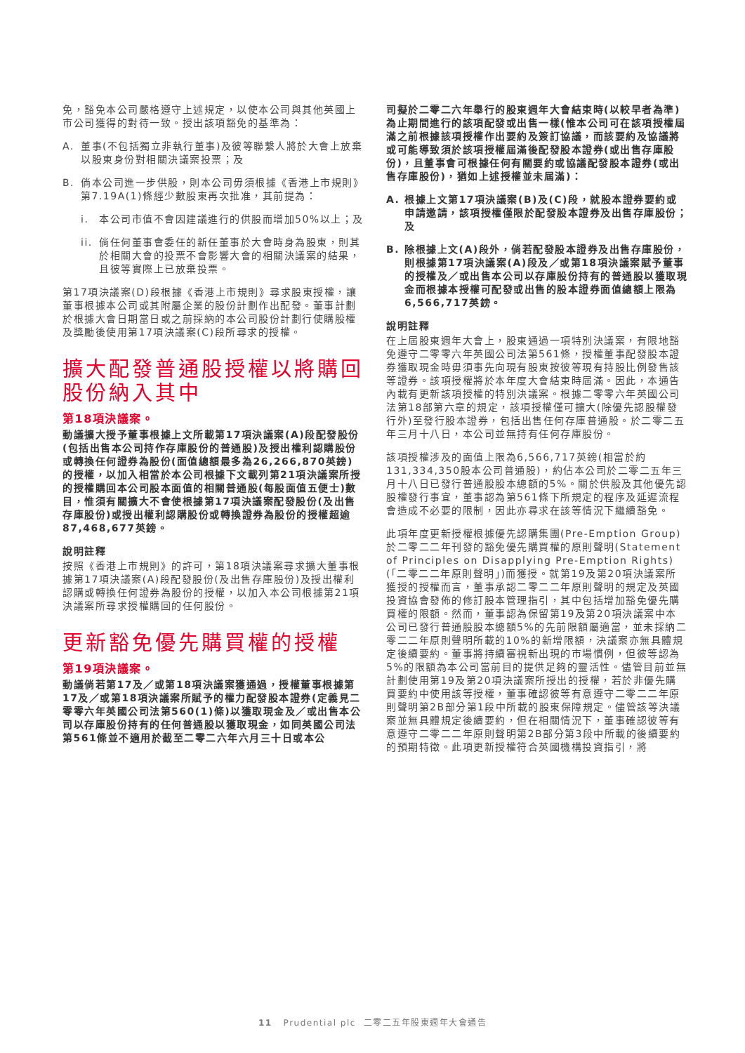免，豁免本公司嚴格遵守上述規定，以使本公司與其他英國上市公司獲得的對待一致。授出該項豁免的基準為：
A. 董事(不包括獨立非執行董事)及彼等聯繫人將於大會上放棄以股東身份對相關決議案投票；及
B. 倘本公司進一步供股，則本公司毋須根據《香港上市規則》第7.19A(1)條經少數股東再次批准，其前提為：
i. 本公司市值不會因建議進行的供股而增加50%以上；及
ii. 倘任何董事會委任的新任董事於大會時身為股東，則其於相關大會的投票不會影響大會的相關決議案的結果，且彼等實際上已放棄投票。
第17項決議案(D)段根據《香港上市規則》尋求股東授權，讓董事根據本公司或其附屬企業的股份計劃作出配發。董事計劃於根據大會日期當日或之前採納的本公司股份計劃行使購股權及獎勵後使用第17項決議案(C)段所尋求的授權。
擴大配發普通股授權以將購回股份納入其中
第18項決議案。
動議擴大授予董事根據上文所載第17項決議案(A)段配發股份(包括出售本公司持作存庫股份的普通股)及授出權利認購股份或轉換任何證券為股份(面值總額最多為26,266,870英鎊)的授權，以加入相當於本公司根據下文載列第21項決議案所授的授權購回本公司股本面值的相關普通股(每股面值五便士)數目，惟須有關擴大不會使根據第17項決議案配發股份(及出售存庫股份)或授出權利認購股份或轉換證券為股份的授權超逾87,468,677英鎊。
說明註釋
按照《香港上市規則》的許可，第18項決議案尋求擴大董事根據第17項決議案(A)段配發股份(及出售存庫股份)及授出權利認購或轉換任何證券為股份的授權，以加入本公司根據第21項決議案所尋求授權購回的任何股份。
更新豁免優先購買權的授權
第19項決議案。
動議倘若第17及／或第18項決議案獲通過，授權董事根據第17及／或第18項決議案所賦予的權力配發股本證券(定義見二零零六年英國公司法第560(1)條)以獲取現金及／或出售本公司以存庫股份持有的任何普通股以獲取現金，如同英國公司法第561條並不適用於截至二零二六年六月三十日或本公
司擬於二零二六年舉行的股東週年大會結束時(以較早者為準)為止期間進行的該項配發或出售一樣(惟本公司可在該項授權屆滿之前根據該項授權作出要約及簽訂協議，而該要約及協議將或可能導致須於該項授權屆滿後配發股本證券(或出售存庫股份)，且董事會可根據任何有關要約或協議配發股本證券(或出售存庫股份)，猶如上述授權並未屆滿)：
A. 根據上文第17項決議案(B)及(C)段，就股本證券要約或申請邀請，該項授權僅限於配發股本證券及出售存庫股份；及
B. 除根據上文(A)段外，倘若配發股本證券及出售存庫股份，則根據第17項決議案(A)段及／或第18項決議案賦予董事的授權及／或出售本公司以存庫股份持有的普通股以獲取現金而根據本授權可配發或出售的股本證券面值總額上限為6,566,717英鎊。
說明註釋
在上屆股東週年大會上，股東通過一項特別決議案，有限地豁免遵守二零零六年英國公司法第561條，授權董事配發股本證券獲取現金時毋須事先向現有股東按彼等現有持股比例發售該等證券。該項授權將於本年度大會結束時屆滿。因此，本通告內載有更新該項授權的特別決議案。根據二零零六年英國公司法第18部第六章的規定，該項授權僅可擴大(除優先認股權發行外)至發行股本證券，包括出售任何存庫普通股。於二零二五年三月十八日，本公司並無持有任何存庫股份。
該項授權涉及的面值上限為6,566,717英鎊(相當於約131,334,350股本公司普通股)，約佔本公司於二零二五年三月十八日已發行普通股股本總額的5%。關於供股及其他優先認股權發行事宜，董事認為第561條下所規定的程序及延遲流程會造成不必要的限制，因此亦尋求在該等情況下繼續豁免。
此項年度更新授權根據優先認購集團(Pre-Emption Group)於二零二二年刊發的豁免優先購買權的原則聲明(Statement of Principles on Disapplying Pre-Emption Rights)(「二零二二年原則聲明」)而獲授。就第19及第20項決議案所獲授的授權而言，董事承認二零二二年原則聲明的規定及英國投資協會發佈的修訂股本管理指引，其中包括增加豁免優先購買權的限額。然而，董事認為保留第19及第20項決議案中本公司已發行普通股股本總額5%的先前限額屬適當，並未採納二零二二年原則聲明所載的10%的新增限額，決議案亦無具體規定後續要約。董事將持續審視新出現的市場慣例，但彼等認為5%的限額為本公司當前目的提供足夠的靈活性。儘管目前並無計劃使用第19及第20項決議案所授出的授權，若於非優先購買要約中使用該等授權，董事確認彼等有意遵守二零二二年原則聲明第2B部分第1段中所載的股東保障規定。儘管該等決議案並無具體規定後續要約，但在相關情況下，董事確認彼等有意遵守二零二二年原則聲明第2B部分第3段中所載的後續要約的預期特徵。此項更新授權符合英國機構投資指引，將
11 Prudential plc 二零二五年股東週年大會通告